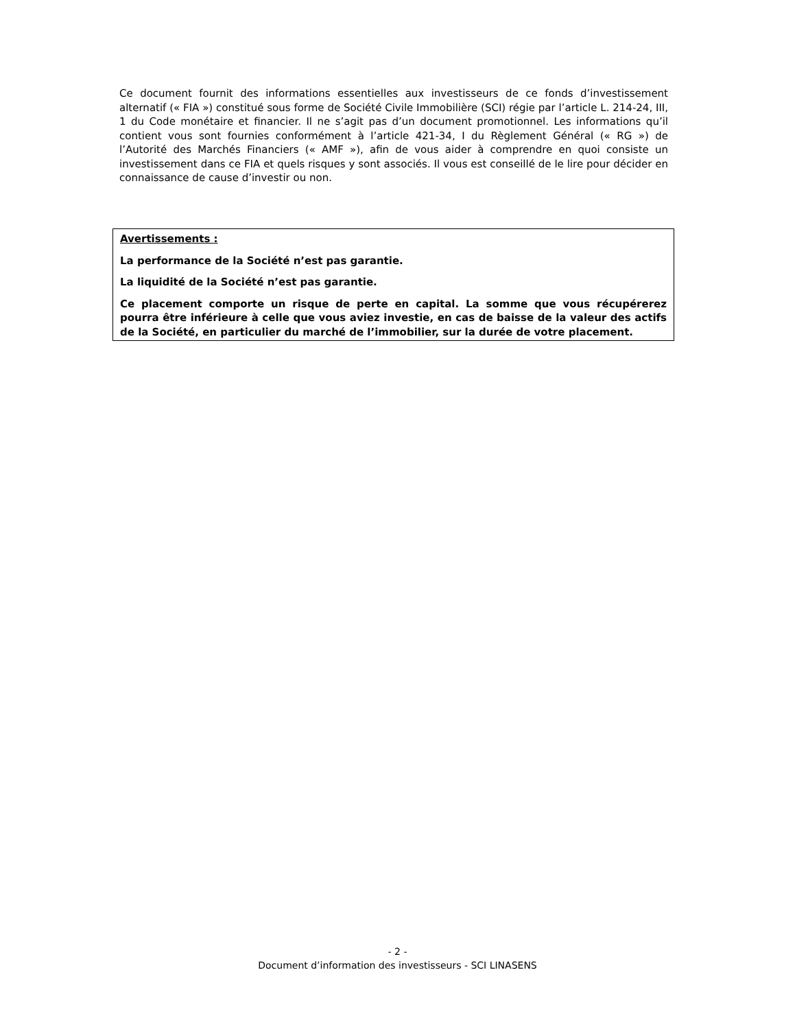Ce document fournit des informations essentielles aux investisseurs de ce fonds d’investissement alternatif (« FIA ») constitué sous forme de Société Civile Immobilière (SCI) régie par l’article L. 214-24, III, 1 du Code monétaire et financier. Il ne s’agit pas d’un document promotionnel. Les informations qu’il contient vous sont fournies conformément à l’article 421-34, I du Règlement Général (« RG ») de l’Autorité des Marchés Financiers (« AMF »), afin de vous aider à comprendre en quoi consiste un investissement dans ce FIA et quels risques y sont associés. Il vous est conseillé de le lire pour décider en connaissance de cause d’investir ou non.
Avertissements :
La performance de la Société n’est pas garantie.
La liquidité de la Société n’est pas garantie.
Ce placement comporte un risque de perte en capital. La somme que vous récupérerez pourra être inférieure à celle que vous aviez investie, en cas de baisse de la valeur des actifs de la Société, en particulier du marché de l’immobilier, sur la durée de votre placement.
- 2 -
Document d’information des investisseurs - SCI LINASENS